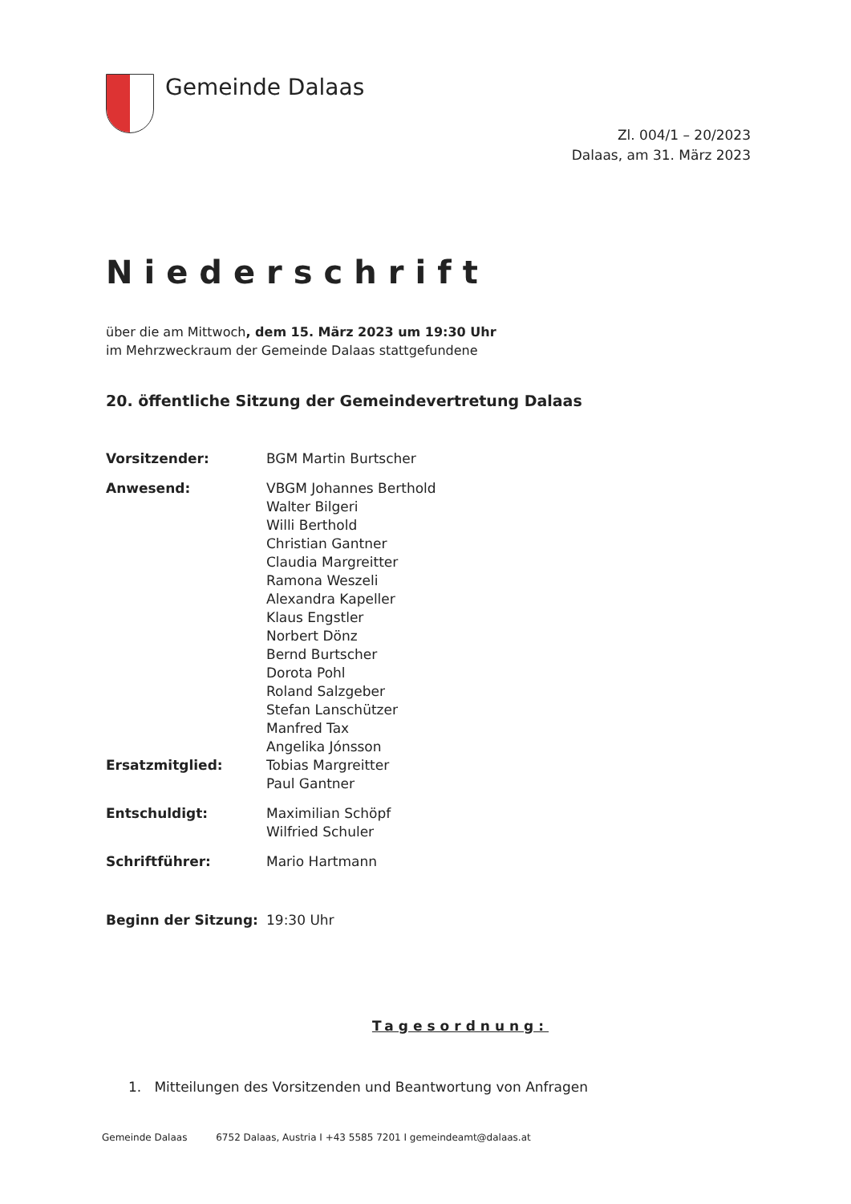Gemeinde Dalaas
Zl. 004/1 – 20/2023
Dalaas, am 31. März 2023
Niederschrift
über die am Mittwoch, dem 15. März 2023 um 19:30 Uhr
im Mehrzweckraum der Gemeinde Dalaas stattgefundene
20. öffentliche Sitzung der Gemeindevertretung Dalaas
Vorsitzender: BGM Martin Burtscher
Anwesend: VBGM Johannes Berthold
Walter Bilgeri
Willi Berthold
Christian Gantner
Claudia Margreitter
Ramona Weszeli
Alexandra Kapeller
Klaus Engstler
Norbert Dönz
Bernd Burtscher
Dorota Pohl
Roland Salzgeber
Stefan Lanschützer
Manfred Tax
Angelika Jónsson
Ersatzmitglied: Tobias Margreitter
Paul Gantner
Entschuldigt: Maximilian Schöpf
Wilfried Schuler
Schriftführer: Mario Hartmann
Beginn der Sitzung: 19:30 Uhr
Tagesordnung:
1. Mitteilungen des Vorsitzenden und Beantwortung von Anfragen
Gemeinde Dalaas 6752 Dalaas, Austria I +43 5585 7201 I gemeindeamt@dalaas.at